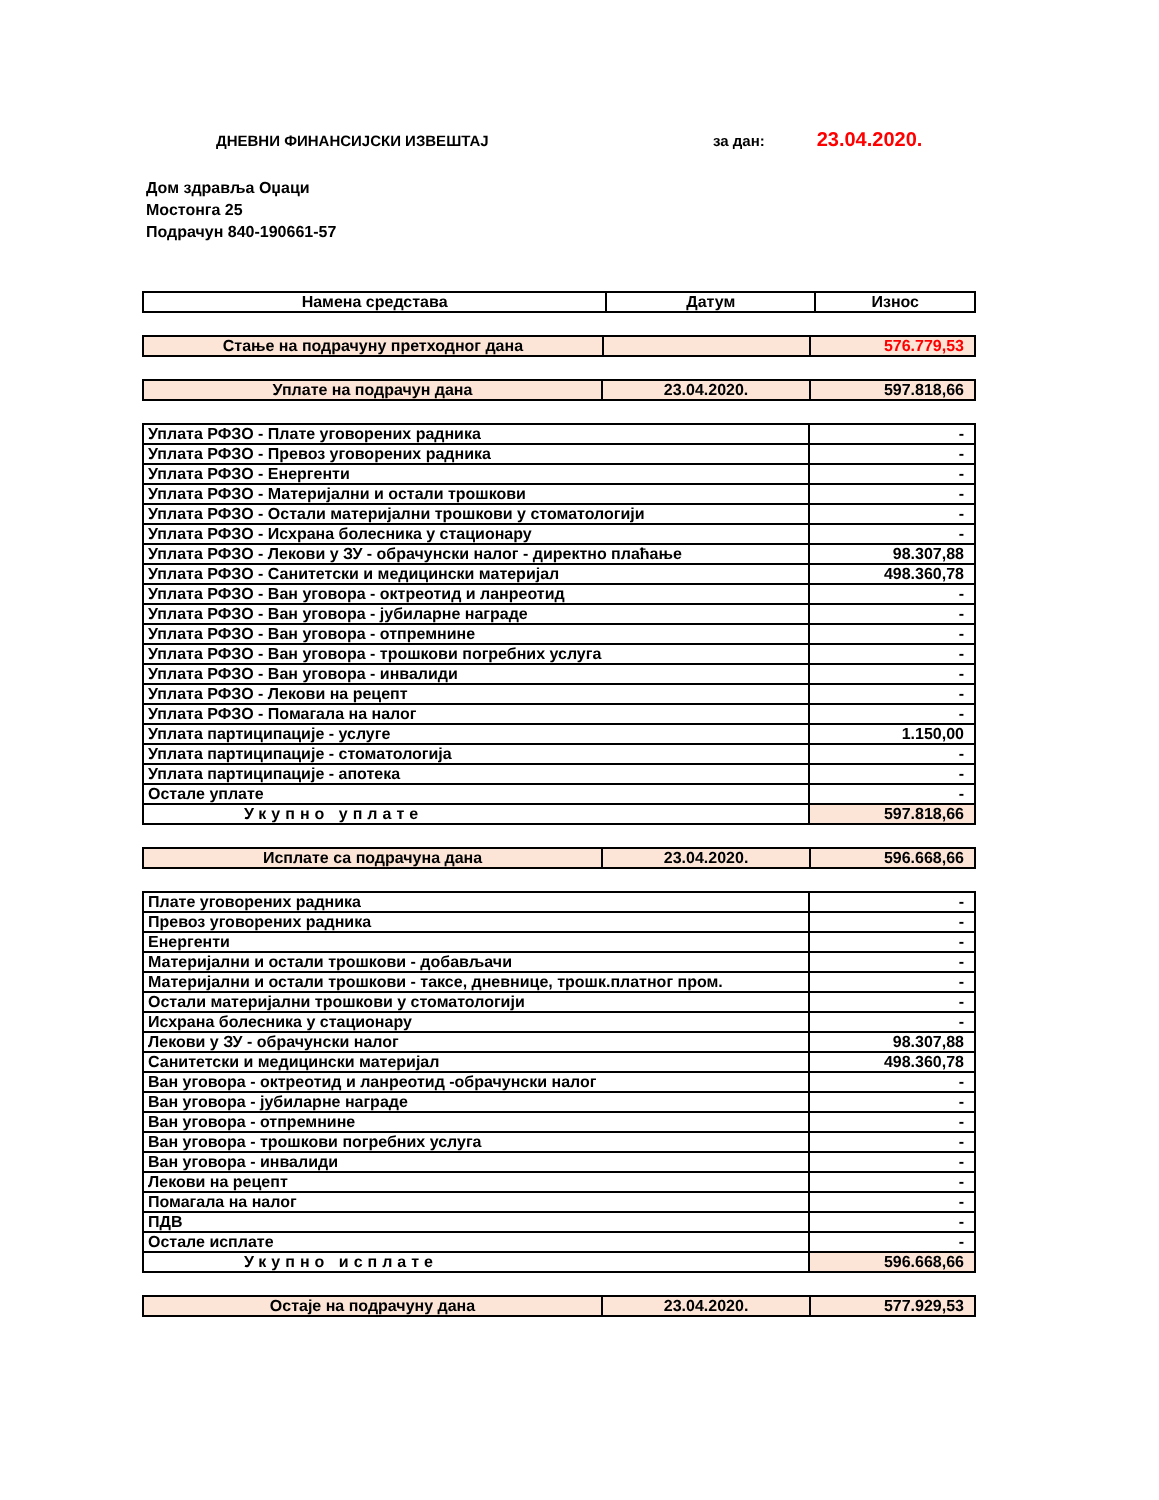ДНЕВНИ ФИНАНСИЈСКИ ИЗВЕШТАЈ за дан: 23.04.2020.
Дом здравља Оџаци
Мостонга 25
Подрачун 840-190661-57
| Намена средстава | Датум | Износ |
| --- | --- | --- |
| Стање на подрачуну претходног дана | | 576.779,53 |
| Уплате на подрачун дана | 23.04.2020. | 597.818,66 |
| Уплата РФЗО - Плате уговорених радника | - |
| Уплата РФЗО - Превоз уговорених радника | - |
| Уплата РФЗО - Енергенти | - |
| Уплата РФЗО - Материјални и остали трошкови | - |
| Уплата РФЗО - Остали материјални трошкови у стоматологији | - |
| Уплата РФЗО - Исхрана болесника у стационару | - |
| Уплата РФЗО - Лекови у ЗУ - обрачунски налог - директно плаћање | 98.307,88 |
| Уплата РФЗО - Санитетски и медицински материјал | 498.360,78 |
| Уплата РФЗО - Ван уговора - октреотид и ланреотид | - |
| Уплата РФЗО - Ван уговора - јубиларне награде | - |
| Уплата РФЗО - Ван уговора - отпремнине | - |
| Уплата РФЗО - Ван уговора - трошкови погребних услуга | - |
| Уплата РФЗО - Ван уговора - инвалиди | - |
| Уплата РФЗО - Лекови на рецепт | - |
| Уплата РФЗО - Помагала на налог | - |
| Уплата партиципације - услуге | 1.150,00 |
| Уплата партиципације - стоматологија | - |
| Уплата партиципације - апотека | - |
| Остале уплате | - |
| Укупно уплате | 597.818,66 |
| Исплате са подрачуна дана | 23.04.2020. | 596.668,66 |
| Плате уговорених радника | - |
| Превоз уговорених радника | - |
| Енергенти | - |
| Материјални и остали трошкови - добављачи | - |
| Материјални и остали трошкови - таксе, дневнице, трошк.платног пром. | - |
| Остали материјални трошкови у стоматологији | - |
| Исхрана болесника у стационару | - |
| Лекови у ЗУ - обрачунски налог | 98.307,88 |
| Санитетски и медицински материјал | 498.360,78 |
| Ван уговора - октреотид и ланреотид -обрачунски налог | - |
| Ван уговора - јубиларне награде | - |
| Ван уговора - отпремнине | - |
| Ван уговора - трошкови погребних услуга | - |
| Ван уговора - инвалиди | - |
| Лекови на рецепт | - |
| Помагала на налог | - |
| ПДВ | - |
| Остале исплате | - |
| Укупно исплате | 596.668,66 |
| Остаје на подрачуну дана | 23.04.2020. | 577.929,53 |